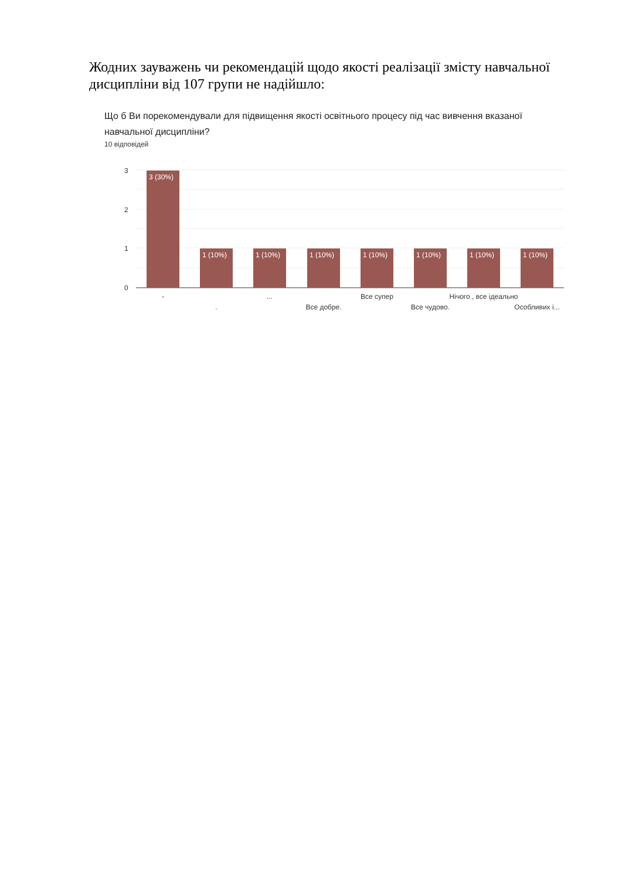Жодних зауважень чи рекомендацій щодо якості реалізації змісту навчальної дисципліни від 107 групи не надійшло:
Що б Ви порекомендували для підвищення якості освітнього процесу під час вивчення вказаної навчальної дисципліни?
10 відповідей
3
2
1
0
3 (30%)
1 (10%)
1 (10%)
1 (10%)
1 (10%)
1 (10%)
1 (10%)
1 (10%)
-
.
...
Все добре.
Все супер
Все чудово.
Нічого , все ідеально
Особливих і...